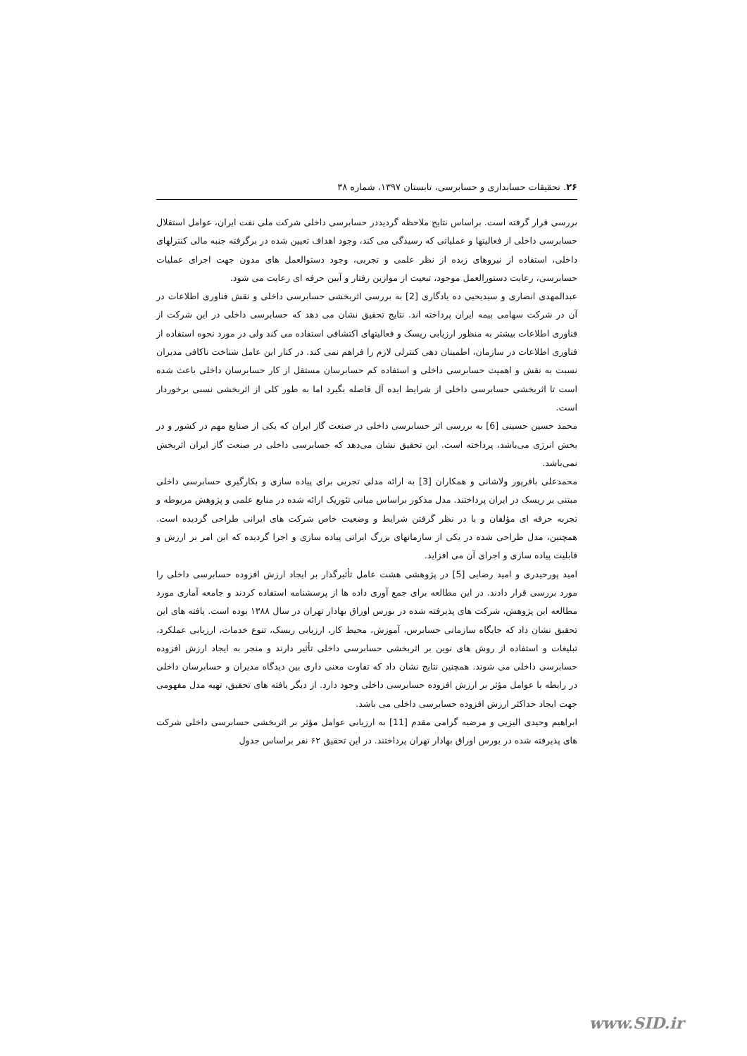۲۶. تحقیقات حسابداری و حسابرسی، تابستان ۱۳۹۷، شماره ۳۸
بررسی قرار گرفته است. براساس نتایج ملاحظه گردیددر حسابرسی داخلی شرکت ملی نفت ایران، عوامل استقلال حسابرسی داخلی از فعالیتها و عملیاتی که رسیدگی می کند، وجود اهداف تعیین شده در برگرفته جنبه مالی کنترلهای داخلی، استفاده از نیروهای زبده از نظر علمی و تجربی، وجود دستوالعمل های مدون جهت اجرای عملیات حسابرسی، رعایت دستورالعمل موجود، تبعیت از موازین رفتار و آیین حرفه ای رعایت می شود.
عبدالمهدی انصاری و سیدیحیی ده یادگاری [2] به بررسی اثربخشی حسابرسی داخلی و نقش فناوری اطلاعات در آن در شرکت سهامی بیمه ایران پرداخته اند. نتایج تحقیق نشان می دهد که حسابرسی داخلی در این شرکت از فناوری اطلاعات بیشتر به منظور ارزیابی ریسک و فعالیتهای اکتشافی استفاده می کند ولی در مورد نحوه استفاده از فناوری اطلاعات در سازمان، اطمینان دهی کنترلی لازم را فراهم نمی کند. در کنار این عامل شناخت ناکافی مدیران نسبت به نقش و اهمیت حسابرسی داخلی و استفاده کم حسابرسان مستقل از کار حسابرسان داخلی باعث شده است تا اثربخشی حسابرسی داخلی از شرایط ایده آل فاصله بگیرد اما به طور کلی از اثربخشی نسبی برخوردار است.
محمد حسین حسینی [6] به بررسی اثر حسابرسی داخلی در صنعت گاز ایران که یکی از صنایع مهم در کشور و در بخش انرژی می‌باشد، پرداخته است. این تحقیق نشان می‌دهد که حسابرسی داخلی در صنعت گاز ایران اثربخش نمی‌باشد.
محمدعلی باقرپور ولاشانی و همکاران [3] به ارائه مدلی تجربی برای پیاده سازی و بکارگیری حسابرسی داخلی مبتنی بر ریسک در ایران پرداختند. مدل مذکور براساس مبانی تئوریک ارائه شده در منابع علمی و پژوهش مربوطه و تجربه حرفه ای مؤلفان و با در نظر گرفتن شرایط و وضعیت خاص شرکت های ایرانی طراحی گردیده است. همچنین، مدل طراحی شده در یکی از سازمانهای بزرگ ایرانی پیاده سازی و اجرا گردیده که این امر بر ارزش و قابلیت پیاده سازی و اجرای آن می افزاید.
امید پورحیدری و امید رضایی [5] در پژوهشی هشت عامل تأثیرگذار بر ایجاد ارزش افزوده حسابرسی داخلی را مورد بررسی قرار دادند. در این مطالعه برای جمع آوری داده ها از پرسشنامه استفاده کردند و جامعه آماری مورد مطالعه این پژوهش، شرکت های پذیرفته شده در بورس اوراق بهادار تهران در سال ۱۳۸۸ بوده است. یافته های این تحقیق نشان داد که جایگاه سازمانی حسابرس، آموزش، محیط کار، ارزیابی ریسک، تنوع خدمات، ارزیابی عملکرد، تبلیغات و استفاده از روش های نوین بر اثربخشی حسابرسی داخلی تأثیر دارند و منجر به ایجاد ارزش افزوده حسابرسی داخلی می شوند. همچنین نتایج نشان داد که تفاوت معنی داری بین دیدگاه مدیران و حسابرسان داخلی در رابطه با عوامل مؤثر بر ارزش افزوده حسابرسی داخلی وجود دارد. از دیگر یافته های تحقیق، تهیه مدل مفهومی جهت ایجاد حداکثر ارزش افزوده حسابرسی داخلی می باشد.
ابراهیم وحیدی الیزیی و مرضیه گرامی مقدم [11] به ارزیابی عوامل مؤثر بر اثربخشی حسابرسی داخلی شرکت های پذیرفته شده در بورس اوراق بهادار تهران پرداختند. در این تحقیق ۶۲ نفر براساس جدول
www.SID.ir